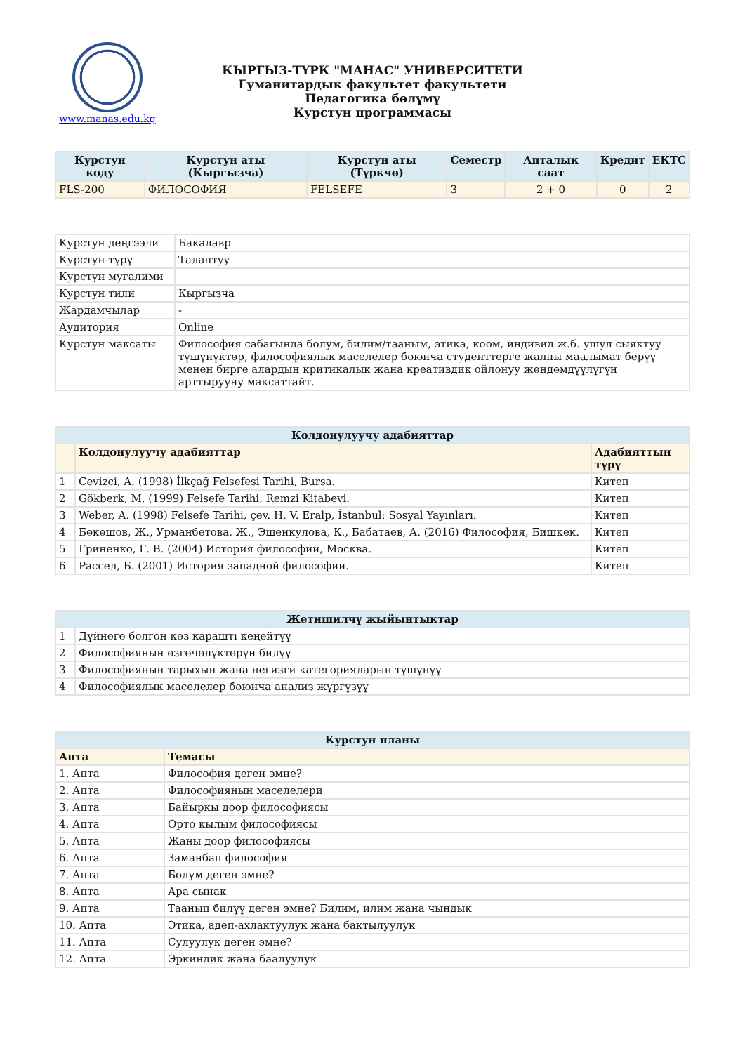www.manas.edu.kg
КЫРГЫЗ-ТҮРК "МАНАС" УНИВЕРСИТЕТИ
Гуманитардык факультет факультети
Педагогика бөлүмү
Курстун программасы
| Курстун коду | Курстун аты (Кыргызча) | Курстун аты (Түркчө) | Семестр | Апталык саат | Кредит | ЕКТС |
| --- | --- | --- | --- | --- | --- | --- |
| FLS-200 | ФИЛОСОФИЯ | FELSEFE | 3 | 2 + 0 | 0 | 2 |
| Курстун деңгээли | Бакалавр |
| Курстун түрү | Талаптуу |
| Курстун мугалими | |
| Курстун тили | Кыргызча |
| Жардамчылар | - |
| Аудитория | Online |
| Курстун максаты | Философия сабагында болум, билим/тааным, этика, коом, индивид ж.б. ушул сыяктуу түшүнүктөр, философиялык маселелер боюнча студенттерге жалпы маалымат берүү менен бирге алардын критикалык жана креативдик ойлонуу жөндөмдүүлүгүн арттырууну максаттайт. |
| Колдонулуучу адабияттар | | |
| --- | --- | --- |
| | Колдонулуучу адабияттар | Адабияттын түрү |
| 1 | Cevizci, A. (1998) İlkçağ Felsefesi Tarihi, Bursa. | Китеп |
| 2 | Gökberk, M. (1999) Felsefe Tarihi, Remzi Kitabevi. | Китеп |
| 3 | Weber, A. (1998) Felsefe Tarihi, çev. H. V. Eralp, İstanbul: Sosyal Yayınları. | Китеп |
| 4 | Бөкөшов, Ж., Урманбетова, Ж., Эшенкулова, К., Бабатаев, А. (2016) Философия, Бишкек. | Китеп |
| 5 | Гриненко, Г. В. (2004) История философии, Москва. | Китеп |
| 6 | Рассел, Б. (2001) История западной философии. | Китеп |
| Жетишилчү жыйынтыктар | |
| --- | --- |
| 1 | Дүйнөгө болгон көз караштı кеңейтүү |
| 2 | Философиянын өзгөчөлүктөрүн билүү |
| 3 | Философиянын тарыхын жана негизги категорияларын түшүнүү |
| 4 | Философиялык маселелер боюнча анализ жүргүзүү |
| Курстун планы | |
| --- | --- |
| Апта | Темасы |
| 1. Апта | Философия деген эмне? |
| 2. Апта | Философиянын маселелери |
| 3. Апта | Байыркы доор философиясы |
| 4. Апта | Орто кылым философиясы |
| 5. Апта | Жаңы доор философиясы |
| 6. Апта | Заманбап философия |
| 7. Апта | Болум деген эмне? |
| 8. Апта | Ара сынак |
| 9. Апта | Таанып билүү деген эмне? Билим, илим жана чындык |
| 10. Апта | Этика, адеп-ахлактуулук жана бактылуулук |
| 11. Апта | Сулуулук деген эмне? |
| 12. Апта | Эркиндик жана баалуулук |